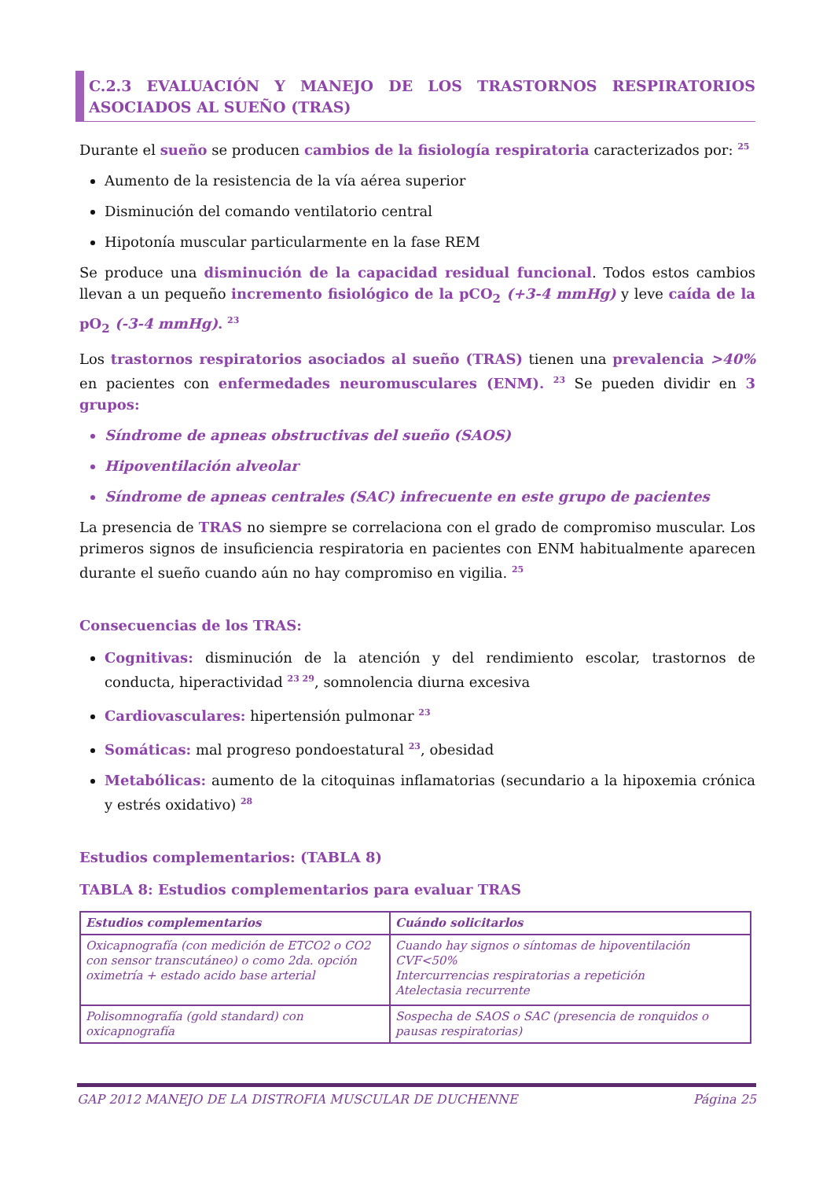C.2.3 EVALUACIÓN Y MANEJO DE LOS TRASTORNOS RESPIRATORIOS ASOCIADOS AL SUEÑO (TRAS)
Durante el sueño se producen cambios de la fisiología respiratoria caracterizados por: <sup>25</sup>
Aumento de la resistencia de la vía aérea superior
Disminución del comando ventilatorio central
Hipotonía muscular particularmente en la fase REM
Se produce una disminución de la capacidad residual funcional. Todos estos cambios llevan a un pequeño incremento fisiológico de la pCO<sub>2</sub> (+3-4 mmHg) y leve caída de la pO<sub>2</sub> (-3-4 mmHg). <sup>23</sup>
Los trastornos respiratorios asociados al sueño (TRAS) tienen una prevalencia >40% en pacientes con enfermedades neuromusculares (ENM). <sup>23</sup> Se pueden dividir en 3 grupos:
Síndrome de apneas obstructivas del sueño (SAOS)
Hipoventilación alveolar
Síndrome de apneas centrales (SAC) infrecuente en este grupo de pacientes
La presencia de TRAS no siempre se correlaciona con el grado de compromiso muscular. Los primeros signos de insuficiencia respiratoria en pacientes con ENM habitualmente aparecen durante el sueño cuando aún no hay compromiso en vigilia. <sup>25</sup>
Consecuencias de los TRAS:
Cognitivas: disminución de la atención y del rendimiento escolar, trastornos de conducta, hiperactividad <sup>23 29</sup>, somnolencia diurna excesiva
Cardiovasculares: hipertensión pulmonar <sup>23</sup>
Somáticas: mal progreso pondoestatural <sup>23</sup>, obesidad
Metabólicas: aumento de la citoquinas inflamatorias (secundario a la hipoxemia crónica y estrés oxidativo) <sup>28</sup>
Estudios complementarios: (TABLA 8)
TABLA 8: Estudios complementarios para evaluar TRAS
| Estudios complementarios | Cuándo solicitarlos |
| --- | --- |
| Oxicapnografía (con medición de ETCO2 o CO2 con sensor transcutáneo) o como 2da. opción oximetría + estado acido base arterial | Cuando hay signos o síntomas de hipoventilación CVF<50% Intercurrencias respiratorias a repetición Atelectasia recurrente |
| Polisomnografía (gold standard) con oxicapnografía | Sospecha de SAOS o SAC (presencia de ronquidos o pausas respiratorias) |
GAP 2012 MANEJO DE LA DISTROFIA MUSCULAR DE DUCHENNE Página 25